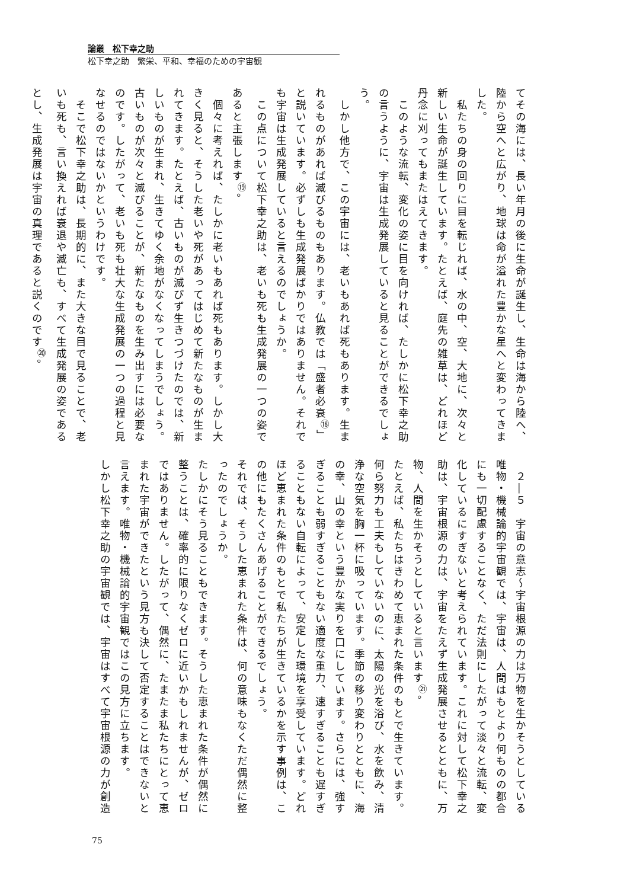論叢　松下幸之助
松下幸之助　繁栄、平和、幸福のための宇宙観
てその海には、長い年月の後に生命が誕生し、生命は海から陸へ、陸から空へと広がり、地球は命が溢れた豊かな星へと変わってきました。
　私たちの身の回りに目を転じれば、水の中、空、大地に、次々と新しい生命が誕生しています。たとえば、庭先の雑草は、どれほど丹念に刈ってもまたはえてきます。
　このような流転、変化の姿に目を向ければ、たしかに松下幸之助の言うように、宇宙は生成発展していると見ることができるでしょう。
　しかし他方で、この宇宙には、老いもあれば死もあります。生まれるものがあれば滅びるものもあります。仏教では「盛者必衰<sup>⑱</sup>」と説いています。必ずしも生成発展ばかりではありません。それでも宇宙は生成発展していると言えるのでしょうか。
　この点について松下幸之助は、老いも死も生成発展の一つの姿であると主張します<sup>⑲</sup>。
　個々に考えれば、たしかに老いもあれば死もあります。しかし大きく見ると、そうした老いや死があってはじめて新たなものが生まれてきます。たとえば、古いものが滅びず生きつづけたのでは、新しいものが生まれ、生きてゆく余地がなくなってしまうでしょう。古いものが次々と滅びることが、新たなものを生み出すには必要なのです。したがって、老いも死も壮大な生成発展の一つの過程と見なせるのではないかというわけです。
　そこで松下幸之助は、長期的に、また大きな目で見ることで、老いも死も、言い換えれば衰退や滅亡も、すべて生成発展の姿であるとし、生成発展は宇宙の真理であると説くのです<sup>⑳</sup>。
　２―５　宇宙の意志～宇宙根源の力は万物を生かそうとしている
唯物・機械論的宇宙観では、宇宙は、人間はもとより何ものの都合にも一切配慮することなく、ただ法則にしたがって淡々と流転、変化しているにすぎないと考えられています。これに対して松下幸之助は、宇宙根源の力は、宇宙をたえず生成発展させるとともに、万物、人間を生かそうとしていると言います<sup>㉑</sup>。
たとえば、私たちはきわめて恵まれた条件のもとで生きています。何ら努力も工夫もしていないのに、太陽の光を浴び、水を飲み、清浄な空気を胸一杯に吸っています。季節の移り変わりとともに、海の幸、山の幸という豊かな実りを口にしています。さらには、強すぎることも弱すぎることもない適度な重力、速すぎることも遅すぎることもない自転によって、安定した環境を享受しています。どれほど恵まれた条件のもとで私たちが生きているかを示す事例は、この他にもたくさんあげることができるでしょう。
それでは、そうした恵まれた条件は、何の意味もなくただ偶然に整ったのでしょうか。
たしかにそう見ることもできます。そうした恵まれた条件が偶然に整うことは、確率的に限りなくゼロに近いかもしれませんが、ゼロではありません。したがって、偶然に、たまたま私たちにとって恵まれた宇宙ができたという見方も決して否定することはできないと言えます。唯物・機械論的宇宙観ではこの見方に立ちます。
しかし松下幸之助の宇宙観では、宇宙はすべて宇宙根源の力が創造
75